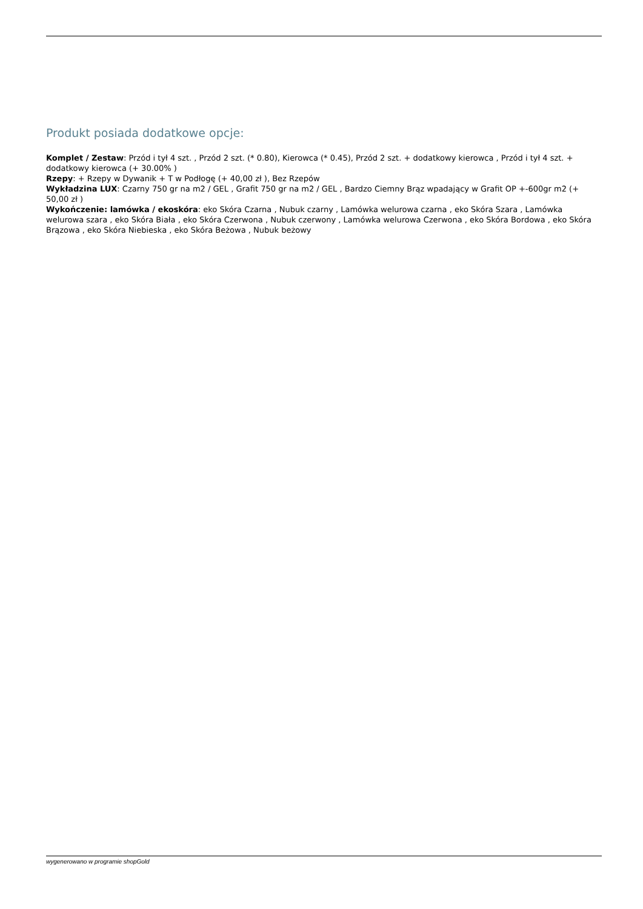Produkt posiada dodatkowe opcje:
Komplet / Zestaw: Przód i tył 4 szt. , Przód 2 szt. (* 0.80), Kierowca (* 0.45), Przód 2 szt. + dodatkowy kierowca , Przód i tył 4 szt. + dodatkowy kierowca (+ 30.00% )
Rzepy: + Rzepy w Dywanik + T w Podłogę (+ 40,00 zł ), Bez Rzepów
Wykładzina LUX: Czarny 750 gr na m2 / GEL , Grafit 750 gr na m2 / GEL , Bardzo Ciemny Brąz wpadający w Grafit OP +-600gr m2 (+ 50,00 zł )
Wykończenie: lamówka / ekoskóra: eko Skóra Czarna , Nubuk czarny , Lamówka welurowa czarna , eko Skóra Szara , Lamówka welurowa szara , eko Skóra Biała , eko Skóra Czerwona , Nubuk czerwony , Lamówka welurowa Czerwona , eko Skóra Bordowa , eko Skóra Brązowa , eko Skóra Niebieska , eko Skóra Beżowa , Nubuk beżowy
wygenerowano w programie shopGold